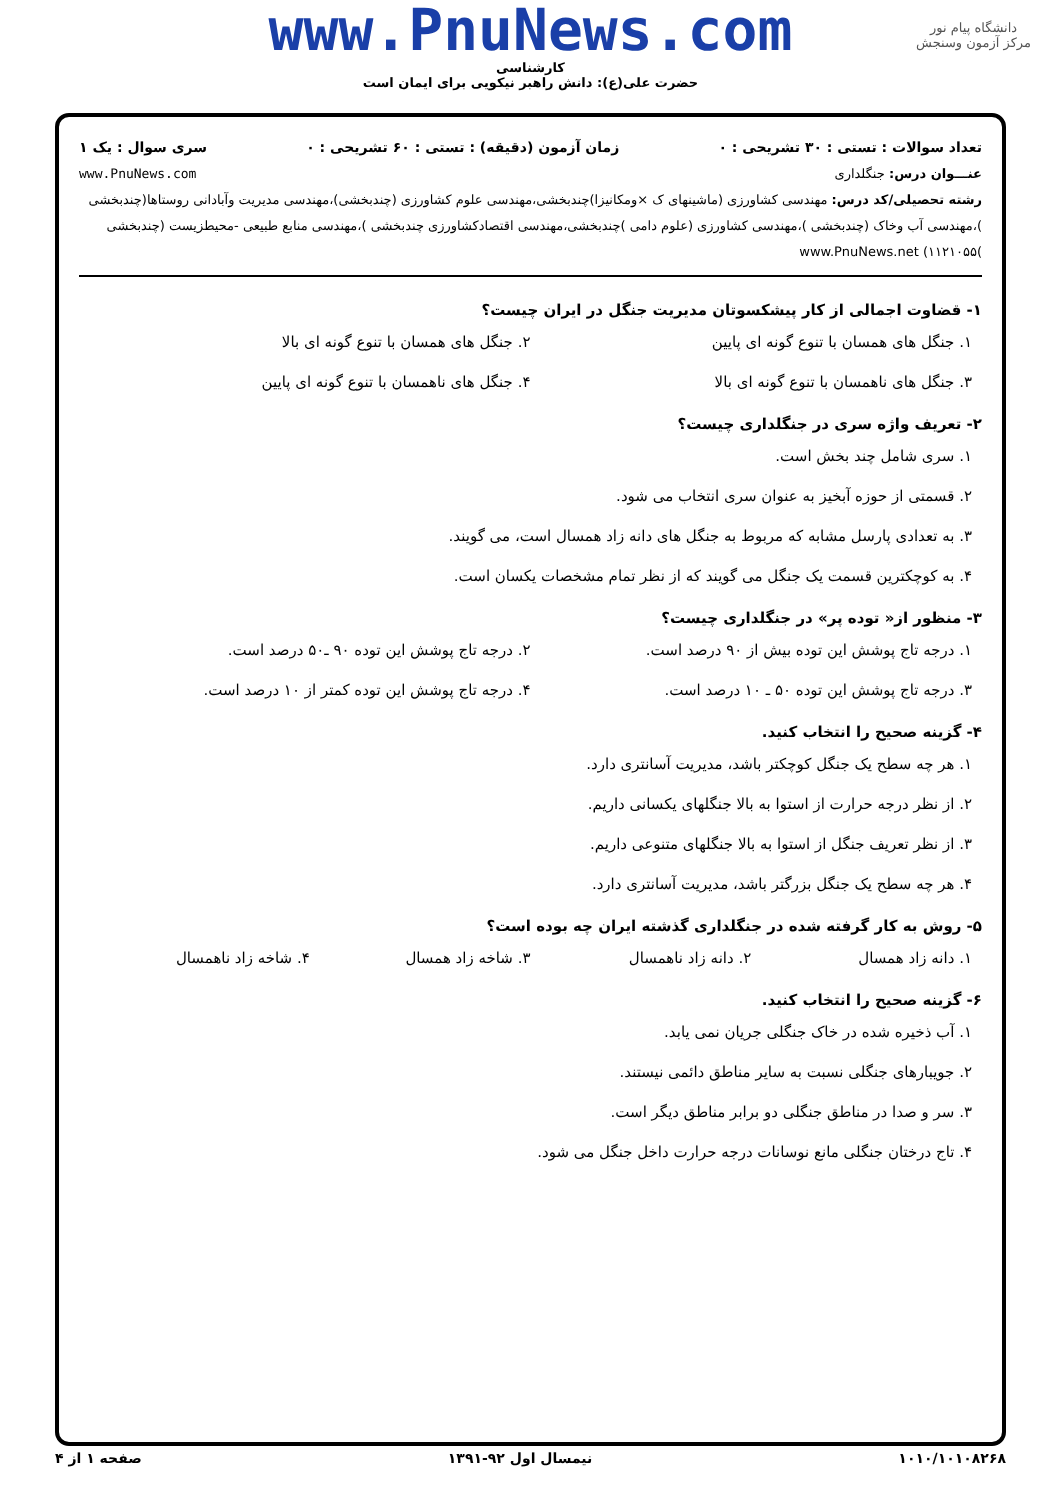دانشگاه پیام نور
مرکز آزمون وسنجش
www.PnuNews.com
کارشناسی
حضرت علی(ع): دانش راهبر نیکویی برای ایمان است
تعداد سوالات : تستی : ۳۰ تشریحی : ۰ زمان آزمون (دقیقه) : تستی : ۶۰ تشریحی : ۰ سری سوال : یک ۱
عنـــوان درس: جنگلداری www.PnuNews.com
رشته تحصیلی/کد درس: مهندسی کشاورزی (ماشینهای ک ×ومکانیزا)چندبخشی،مهندسی علوم کشاورزی (چندبخشی)،مهندسی مدیریت وآبادانی روستاها(چندبخشی )،مهندسی آب وخاک (چندبخشی )،مهندسی کشاورزی (علوم دامی )چندبخشی،مهندسی اقتصادکشاورزی چندبخشی )،مهندسی منابع طبیعی -محیطزیست (چندبخشی )۱۱۲۱۰۵۵) www.PnuNews.net
۱- قضاوت اجمالی از کار پیشکسوتان مدیریت جنگل در ایران چیست؟
۱. جنگل های همسان با تنوع گونه ای پایین
۲. جنگل های همسان با تنوع گونه ای بالا
۳. جنگل های ناهمسان با تنوع گونه ای بالا
۴. جنگل های ناهمسان با تنوع گونه ای پایین
۲- تعریف واژه سری در جنگلداری چیست؟
۱. سری شامل چند بخش است.
۲. قسمتی از حوزه آبخیز به عنوان سری انتخاب می شود.
۳. به تعدادی پارسل مشابه که مربوط به جنگل های دانه زاد همسال است، می گویند.
۴. به کوچکترین قسمت یک جنگل می گویند که از نظر تمام مشخصات یکسان است.
۳- منظور از« توده پر» در جنگلداری چیست؟
۱. درجه تاج پوشش این توده بیش از ۹۰ درصد است.
۲. درجه تاج پوشش این توده ۹۰ ـ۵۰ درصد است.
۳. درجه تاج پوشش این توده ۵۰ ـ ۱۰ درصد است.
۴. درجه تاج پوشش این توده کمتر از ۱۰ درصد است.
۴- گزینه صحیح را انتخاب کنید.
۱. هر چه سطح یک جنگل کوچکتر باشد، مدیریت آسانتری دارد.
۲. از نظر درجه حرارت از استوا به بالا جنگلهای یکسانی داریم.
۳. از نظر تعریف جنگل از استوا به بالا جنگلهای متنوعی داریم.
۴. هر چه سطح یک جنگل بزرگتر باشد، مدیریت آسانتری دارد.
۵- روش به کار گرفته شده در جنگلداری گذشته ایران چه بوده است؟
۱. دانه زاد همسال ۲. دانه زاد ناهمسال ۳. شاخه زاد همسال ۴. شاخه زاد ناهمسال
۶- گزینه صحیح را انتخاب کنید.
۱. آب ذخیره شده در خاک جنگلی جریان نمی یابد.
۲. جویبارهای جنگلی نسبت به سایر مناطق دائمی نیستند.
۳. سر و صدا در مناطق جنگلی دو برابر مناطق دیگر است.
۴. تاج درختان جنگلی مانع نوسانات درجه حرارت داخل جنگل می شود.
۱۰۱۰/۱۰۱۰۸۲۶۸ نیمسال اول ۹۲-۱۳۹۱ صفحه ۱ از ۴